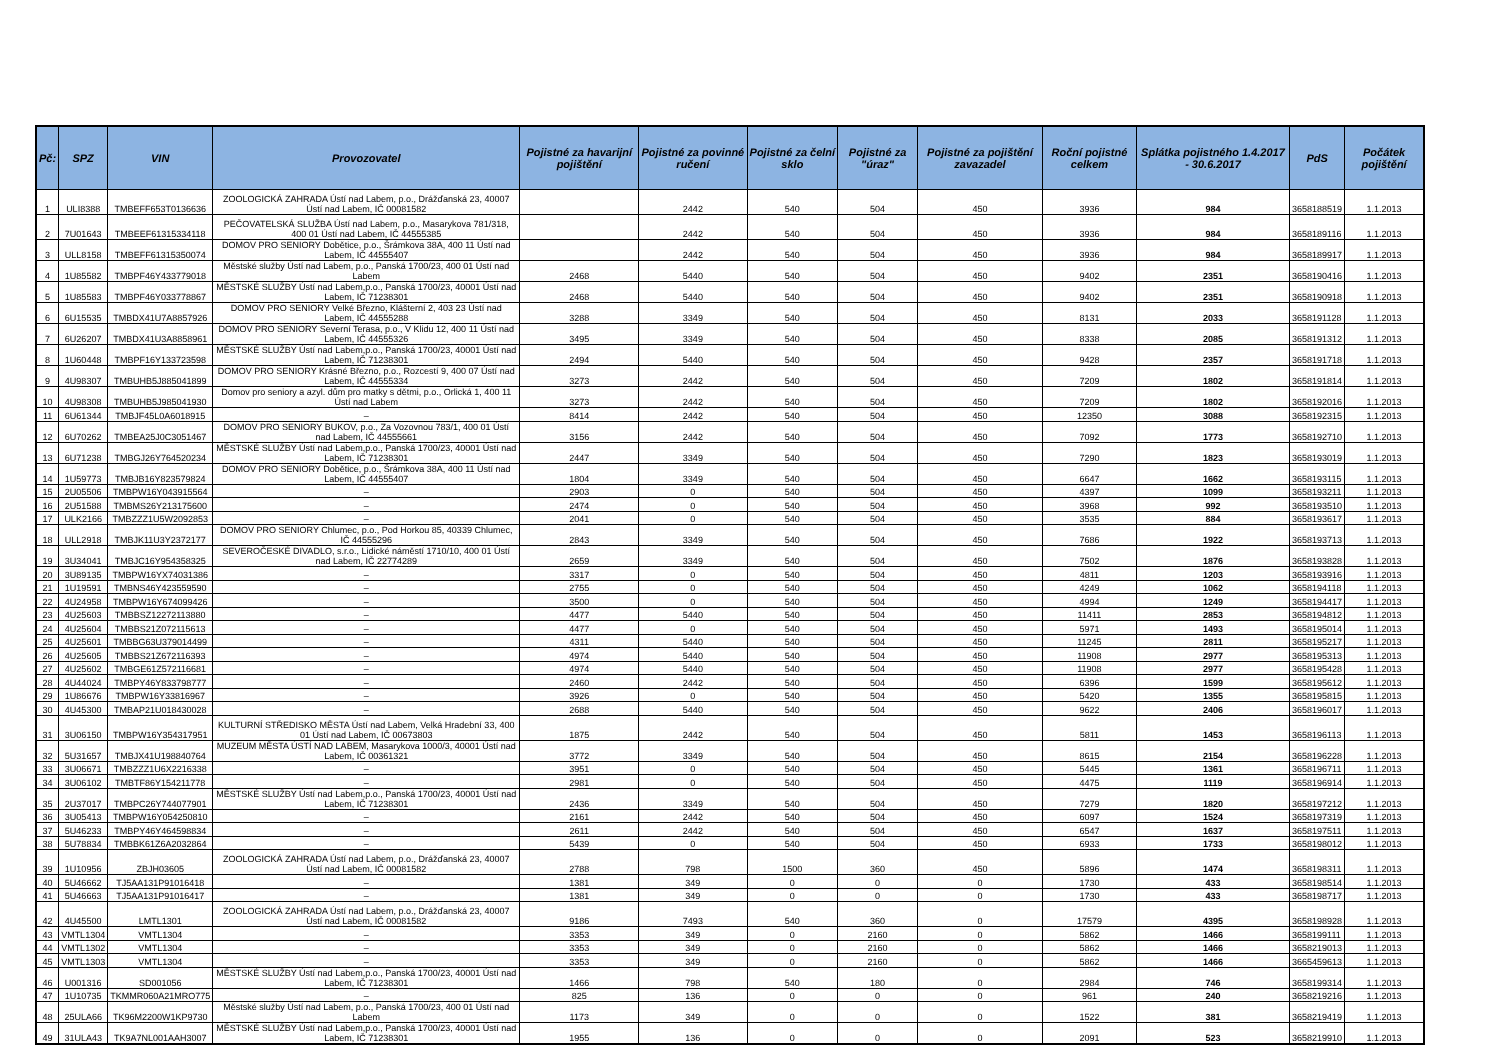| Pč: | SPZ | VIN | Provozovatel | Pojistné za havarijní pojištění | Pojistné za povinné ručení | Pojistné za čelní sklo | Pojistné za "úraz" | Pojistné za pojištění zavazadel | Roční pojistné celkem | Splátka pojistného 1.4.2017 - 30.6.2017 | PdS | Počátek pojištění |
| --- | --- | --- | --- | --- | --- | --- | --- | --- | --- | --- | --- | --- |
| 1 | ULI8388 | TMBEFF653T0136636 | ZOOLOGICKÁ ZAHRADA Ústí nad Labem, p.o., Drážďanská 23, 40007 Ústí nad Labem, IČ 00081582 | | 2442 | 540 | 504 | 450 | 3936 | 984 | 3658188519 | 1.1.2013 |
| 2 | 7U01643 | TMBEEF61315334118 | PEČOVATELSKÁ SLUŽBA Ústí nad Labem, p.o., Masarykova 781/318, 400 01 Ústí nad Labem, IČ 44555385 | | 2442 | 540 | 504 | 450 | 3936 | 984 | 3658189116 | 1.1.2013 |
| 3 | ULL8158 | TMBEFF61315350074 | DOMOV PRO SENIORY Dobětice, p.o., Šrámkova 38A, 400 11 Ústí nad Labem, IČ 44555407 | | 2442 | 540 | 504 | 450 | 3936 | 984 | 3658189917 | 1.1.2013 |
| 4 | 1U85582 | TMBPF46Y433779018 | Městské služby Ústí nad Labem, p.o., Panská 1700/23, 400 01 Ústí nad Labem | 2468 | 5440 | 540 | 504 | 450 | 9402 | 2351 | 3658190416 | 1.1.2013 |
| 5 | 1U85583 | TMBPF46Y033778867 | MĚSTSKÉ SLUŽBY Ústí nad Labem,p.o., Panská 1700/23, 40001 Ústí nad Labem, IČ 71238301 | 2468 | 5440 | 540 | 504 | 450 | 9402 | 2351 | 3658190918 | 1.1.2013 |
| 6 | 6U15535 | TMBDX41U7A8857926 | DOMOV PRO SENIORY Velké Březno, Klášterní 2, 403 23 Ústí nad Labem, IČ 44555288 | 3288 | 3349 | 540 | 504 | 450 | 8131 | 2033 | 3658191128 | 1.1.2013 |
| 7 | 6U26207 | TMBDX41U3A8858961 | DOMOV PRO SENIORY Severní Terasa, p.o., V Klidu 12, 400 11 Ústí nad Labem, IČ 44555326 | 3495 | 3349 | 540 | 504 | 450 | 8338 | 2085 | 3658191312 | 1.1.2013 |
| 8 | 1U60448 | TMBPF16Y133723598 | MĚSTSKÉ SLUŽBY Ústí nad Labem,p.o., Panská 1700/23, 40001 Ústí nad Labem, IČ 71238301 | 2494 | 5440 | 540 | 504 | 450 | 9428 | 2357 | 3658191718 | 1.1.2013 |
| 9 | 4U98307 | TMBUHB5J885041899 | DOMOV PRO SENIORY Krásné Březno, p.o., Rozcestí 9, 400 07 Ústí nad Labem, IČ 44555334 | 3273 | 2442 | 540 | 504 | 450 | 7209 | 1802 | 3658191814 | 1.1.2013 |
| 10 | 4U98308 | TMBUHB5J985041930 | Domov pro seniory a azyl. dům pro matky s dětmi, p.o., Orlická 1, 400 11 Ústí nad Labem | 3273 | 2442 | 540 | 504 | 450 | 7209 | 1802 | 3658192016 | 1.1.2013 |
| 11 | 6U61344 | TMBJF45L0A6018915 | – | 8414 | 2442 | 540 | 504 | 450 | 12350 | 3088 | 3658192315 | 1.1.2013 |
| 12 | 6U70262 | TMBEA25J0C3051467 | DOMOV PRO SENIORY BUKOV, p.o., Za Vozovnou 783/1, 400 01 Ústí nad Labem, IČ 44555661 | 3156 | 2442 | 540 | 504 | 450 | 7092 | 1773 | 3658192710 | 1.1.2013 |
| 13 | 6U71238 | TMBGJ26Y764520234 | MĚSTSKÉ SLUŽBY Ústí nad Labem,p.o., Panská 1700/23, 40001 Ústí nad Labem, IČ 71238301 | 2447 | 3349 | 540 | 504 | 450 | 7290 | 1823 | 3658193019 | 1.1.2013 |
| 14 | 1U59773 | TMBJB16Y823579824 | DOMOV PRO SENIORY Dobětice, p.o., Šrámkova 38A, 400 11 Ústí nad Labem, IČ 44555407 | 1804 | 3349 | 540 | 504 | 450 | 6647 | 1662 | 3658193115 | 1.1.2013 |
| 15 | 2U05506 | TMBPW16Y043915564 | – | 2903 | 0 | 540 | 504 | 450 | 4397 | 1099 | 3658193211 | 1.1.2013 |
| 16 | 2U51588 | TMBMS26Y213175600 | – | 2474 | 0 | 540 | 504 | 450 | 3968 | 992 | 3658193510 | 1.1.2013 |
| 17 | ULK2166 | TMBZZZ1U5W2092853 | – | 2041 | 0 | 540 | 504 | 450 | 3535 | 884 | 3658193617 | 1.1.2013 |
| 18 | ULL2918 | TMBJK11U3Y2372177 | DOMOV PRO SENIORY Chlumec, p.o., Pod Horkou 85, 40339 Chlumec, IČ 44555296 | 2843 | 3349 | 540 | 504 | 450 | 7686 | 1922 | 3658193713 | 1.1.2013 |
| 19 | 3U34041 | TMBJC16Y954358325 | SEVEROČESKÉ DIVADLO, s.r.o., Lidické náměstí 1710/10, 400 01 Ústí nad Labem, IČ 22774289 | 2659 | 3349 | 540 | 504 | 450 | 7502 | 1876 | 3658193828 | 1.1.2013 |
| 20 | 3U89135 | TMBPW16YX74031386 | – | 3317 | 0 | 540 | 504 | 450 | 4811 | 1203 | 3658193916 | 1.1.2013 |
| 21 | 1U19591 | TMBNS46Y423559590 | – | 2755 | 0 | 540 | 504 | 450 | 4249 | 1062 | 3658194118 | 1.1.2013 |
| 22 | 4U24958 | TMBPW16Y674099426 | – | 3500 | 0 | 540 | 504 | 450 | 4994 | 1249 | 3658194417 | 1.1.2013 |
| 23 | 4U25603 | TMBBSZ12272113880 | – | 4477 | 5440 | 540 | 504 | 450 | 11411 | 2853 | 3658194812 | 1.1.2013 |
| 24 | 4U25604 | TMBBS21Z072115613 | – | 4477 | 0 | 540 | 504 | 450 | 5971 | 1493 | 3658195014 | 1.1.2013 |
| 25 | 4U25601 | TMBBG63U379014499 | – | 4311 | 5440 | 540 | 504 | 450 | 11245 | 2811 | 3658195217 | 1.1.2013 |
| 26 | 4U25605 | TMBBS21Z672116393 | – | 4974 | 5440 | 540 | 504 | 450 | 11908 | 2977 | 3658195313 | 1.1.2013 |
| 27 | 4U25602 | TMBGE61Z572116681 | – | 4974 | 5440 | 540 | 504 | 450 | 11908 | 2977 | 3658195428 | 1.1.2013 |
| 28 | 4U44024 | TMBPY46Y833798777 | – | 2460 | 2442 | 540 | 504 | 450 | 6396 | 1599 | 3658195612 | 1.1.2013 |
| 29 | 1U86676 | TMBPW16Y33816967 | – | 3926 | 0 | 540 | 504 | 450 | 5420 | 1355 | 3658195815 | 1.1.2013 |
| 30 | 4U45300 | TMBAP21U018430028 | – | 2688 | 5440 | 540 | 504 | 450 | 9622 | 2406 | 3658196017 | 1.1.2013 |
| 31 | 3U06150 | TMBPW16Y354317951 | KULTURNÍ STŘEDISKO MĚSTA Ústí nad Labem, Velká Hradební 33, 400 01 Ústí nad Labem, IČ 00673803 | 1875 | 2442 | 540 | 504 | 450 | 5811 | 1453 | 3658196113 | 1.1.2013 |
| 32 | 5U31657 | TMBJX41U198840764 | MUZEUM MĚSTA ÚSTÍ NAD LABEM, Masarykova 1000/3, 40001 Ústí nad Labem, IČ 00361321 | 3772 | 3349 | 540 | 504 | 450 | 8615 | 2154 | 3658196228 | 1.1.2013 |
| 33 | 3U06671 | TMBZZZ1U6X2216338 | – | 3951 | 0 | 540 | 504 | 450 | 5445 | 1361 | 3658196711 | 1.1.2013 |
| 34 | 3U06102 | TMBTF86Y154211778 | – | 2981 | 0 | 540 | 504 | 450 | 4475 | 1119 | 3658196914 | 1.1.2013 |
| 35 | 2U37017 | TMBPC26Y744077901 | MĚSTSKÉ SLUŽBY Ústí nad Labem,p.o., Panská 1700/23, 40001 Ústí nad Labem, IČ 71238301 | 2436 | 3349 | 540 | 504 | 450 | 7279 | 1820 | 3658197212 | 1.1.2013 |
| 36 | 3U05413 | TMBPW16Y054250810 | – | 2161 | 2442 | 540 | 504 | 450 | 6097 | 1524 | 3658197319 | 1.1.2013 |
| 37 | 5U46233 | TMBPY46Y464598834 | – | 2611 | 2442 | 540 | 504 | 450 | 6547 | 1637 | 3658197511 | 1.1.2013 |
| 38 | 5U78834 | TMBBK61Z6A2032864 | – | 5439 | 0 | 540 | 504 | 450 | 6933 | 1733 | 3658198012 | 1.1.2013 |
| 39 | 1U10956 | ZBJH03605 | ZOOLOGICKÁ ZAHRADA Ústí nad Labem, p.o., Drážďanská 23, 40007 Ústí nad Labem, IČ 00081582 | 2788 | 798 | 1500 | 360 | 450 | 5896 | 1474 | 3658198311 | 1.1.2013 |
| 40 | 5U46662 | TJ5AA131P91016418 | – | 1381 | 349 | 0 | 0 | 0 | 1730 | 433 | 3658198514 | 1.1.2013 |
| 41 | 5U46663 | TJ5AA131P91016417 | – | 1381 | 349 | 0 | 0 | 0 | 1730 | 433 | 3658198717 | 1.1.2013 |
| 42 | 4U45500 | LMTL1301 | ZOOLOGICKÁ ZAHRADA Ústí nad Labem, p.o., Drážďanská 23, 40007 Ústí nad Labem, IČ 00081582 | 9186 | 7493 | 540 | 360 | 0 | 17579 | 4395 | 3658198928 | 1.1.2013 |
| 43 | VMTL1304 | VMTL1304 | – | 3353 | 349 | 0 | 2160 | 0 | 5862 | 1466 | 3658199111 | 1.1.2013 |
| 44 | VMTL1302 | VMTL1304 | – | 3353 | 349 | 0 | 2160 | 0 | 5862 | 1466 | 3658219013 | 1.1.2013 |
| 45 | VMTL1303 | VMTL1304 | – | 3353 | 349 | 0 | 2160 | 0 | 5862 | 1466 | 3665459613 | 1.1.2013 |
| 46 | U001316 | SD001056 | MĚSTSKÉ SLUŽBY Ústí nad Labem,p.o., Panská 1700/23, 40001 Ústí nad Labem, IČ 71238301 | 1466 | 798 | 540 | 180 | 0 | 2984 | 746 | 3658199314 | 1.1.2013 |
| 47 | 1U10735 | TKMMR060A21MRO775 | – | 825 | 136 | 0 | 0 | 0 | 961 | 240 | 3658219216 | 1.1.2013 |
| 48 | 25ULA66 | TK96M2200W1KP9730 | Městské služby Ústí nad Labem, p.o., Panská 1700/23, 400 01 Ústí nad Labem | 1173 | 349 | 0 | 0 | 0 | 1522 | 381 | 3658219419 | 1.1.2013 |
| 49 | 31ULA43 | TK9A7NL001AAH3007 | MĚSTSKÉ SLUŽBY Ústí nad Labem,p.o., Panská 1700/23, 40001 Ústí nad Labem, IČ 71238301 | 1955 | 136 | 0 | 0 | 0 | 2091 | 523 | 3658219910 | 1.1.2013 |